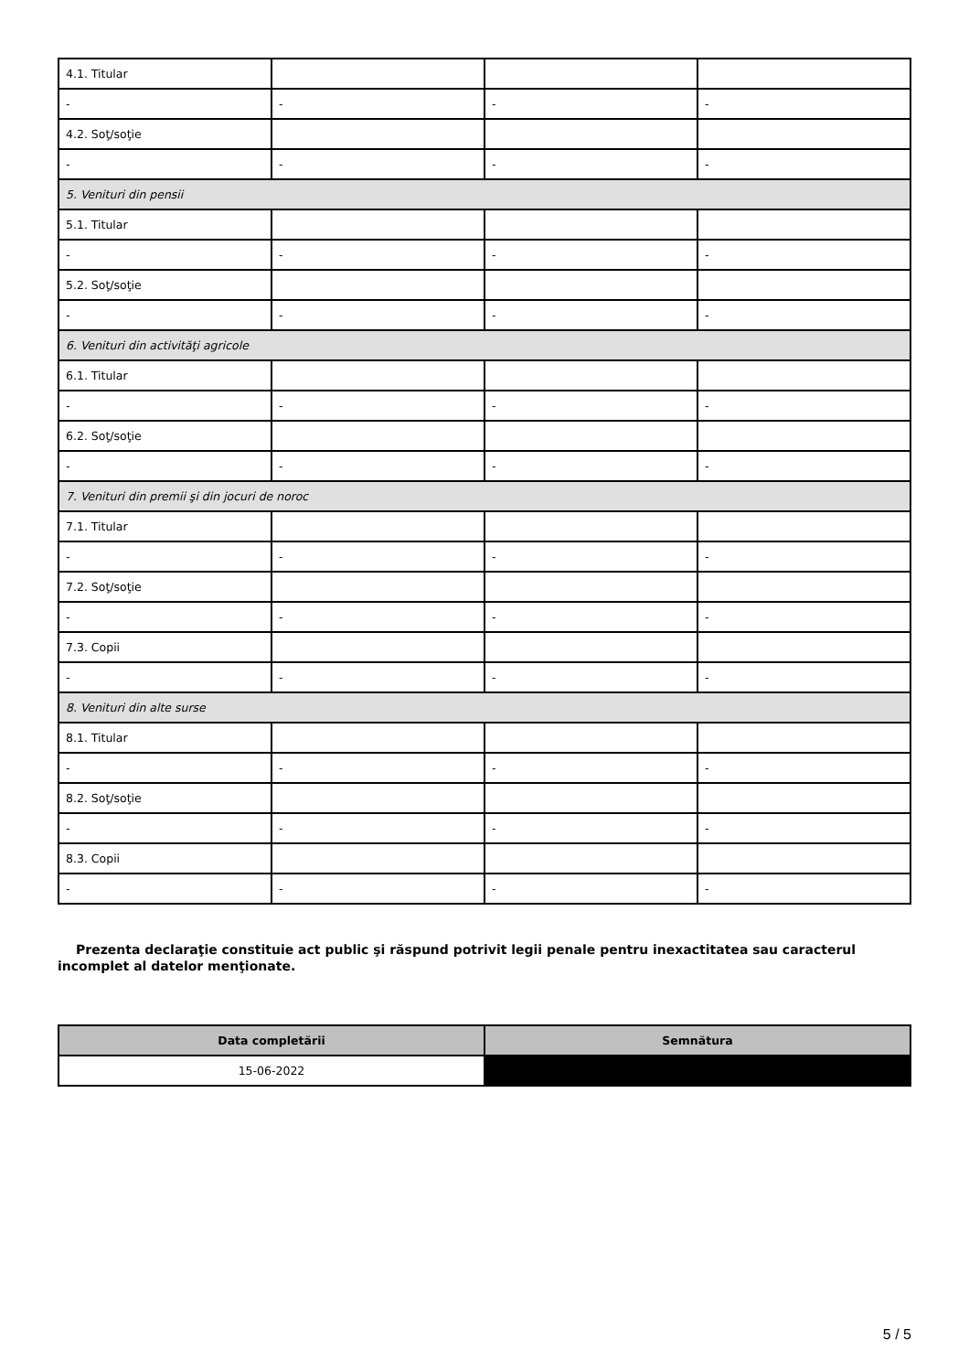| 4.1. Titular | | | |
| - | - | - | - |
| 4.2. Soţ/soţie | | | |
| - | - | - | - |
| 5. Venituri din pensii | | | |
| 5.1. Titular | | | |
| - | - | - | - |
| 5.2. Soţ/soţie | | | |
| - | - | - | - |
| 6. Venituri din activităţi agricole | | | |
| 6.1. Titular | | | |
| - | - | - | - |
| 6.2. Soţ/soţie | | | |
| - | - | - | - |
| 7. Venituri din premii şi din jocuri de noroc | | | |
| 7.1. Titular | | | |
| - | - | - | - |
| 7.2. Soţ/soţie | | | |
| - | - | - | - |
| 7.3. Copii | | | |
| - | - | - | - |
| 8. Venituri din alte surse | | | |
| 8.1. Titular | | | |
| - | - | - | - |
| 8.2. Soţ/soţie | | | |
| - | - | - | - |
| 8.3. Copii | | | |
| - | - | - | - |
Prezenta declaraţie constituie act public şi răspund potrivit legii penale pentru inexactitatea sau caracterul incomplet al datelor menţionate.
| Data completării | Semnătura |
| --- | --- |
| 15-06-2022 | |
5 / 5